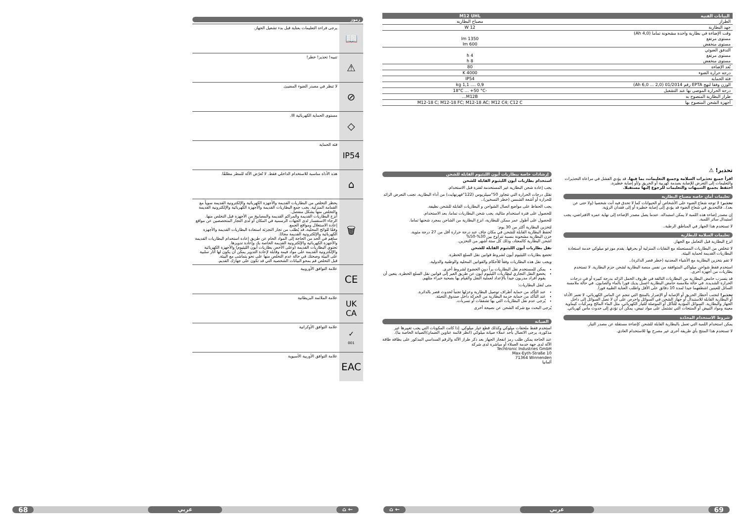رموز
| يرجى قراءة التعليمات بعناية قبل بدء تشغيل الجهاز. | 📖 |
| تنبيه! تحذير! خطر! | ⚠ |
| لا تنظر في مصدر الضوء المضيئ. | ⊘ |
| مستوى الحماية الكهربائية III. | ◇ |
| فئة الحماية | IP54 |
| هذه الأداة مناسبة للاستخدام الداخلي فقط. لا تُعرّض الآلة للمطر مطلقًا. | ⌂ |
| يحظر التخلص من البطاريات القديمة والأجهزة الكهربائية والإلكترونية القديمة سوياً مع القمامة المنزلية. يجب جمع البطاريات القديمة والأجهزة الكهربائية والإلكترونية القديمة والتخلص منها بشكل منفصل. أنزع البطاريات القديمة والمراكم القديمة والمصابيح من الأجهزة قبل التخلص منها. الرجاء الاستفسار لدى الجهات الرسمية في المكان أو لدى التجار المتخصصين عن مواقع إعادة الاستغلال ومواقع الجمع. وفقًا للوائح المحلية، قد يُطلب من تجار التجزئة استعادة البطاريات القديمة والأجهزة الكهربائية والإلكترونية القديمة مجانًا. ساهم في الحد من الحاجة إلى المواد الخام عن طريق إعادة استخدام البطاريات القديمة والأجهزة الكهربائية والإلكترونية القديمة الخاصة بك وإعادة تدويرها. تحتوي البطاريات القديمة (وعلى الأخص بطاريات أيون الليثيوم) والأجهزة الكهربائية والإلكترونية القديمة على مواد قيمة وقابلة لإعادة التدوير يمكن أن يكون لها آثار سلبية على البيئة وصحتك في حالة عدم التخلص منها على نحو يتماشى مع البيئة. قبل التخلص قم بمحو البيانات الشخصية التي قد تكون على جهازك القديم. | 🗑 |
| علامة التوافق الأوروبية | CE |
| علامة الملائمة البريطانية | UK CA |
| علامة التوافق الأوكرانية | ✓ 001 |
| علامة التوافق الأوربية الأسيوية | EAC |
68 عربي ⌂ ←
| البيانات الفنية | M12 UHL |
| --- | --- |
| الطراز | مصباح البطارية |
| جهد البطارية | 12 W |
| وقت الإضاءة في بطارية واحدة مشحونة تماما (4,0 Ah) مستوى مرتفع مستوى منخفض | 1350 lm 600 lm |
| التدفق الضوئي مستوى مرتفع مستوى منخفض | 4 h 8 h |
| بُعد الإضاءة | 80 |
| درجة حرارة الضوء | 4000 K |
| فئة الحماية | IP54 |
| الوزن وفقا لنهج EPTA رقم 01/2014 (2,0 ... 6,0 Ah) | 0,9 .... 1,1 kg |
| درجة الحرارة الموصى بها عند التشغيل | -18°C ... +50 °C |
| طراز البطارية المنصوح به | M12B... |
| أجهزة الشحن المنصوح بها | M12-18 C; M12-18 FC; M12-18 AC; M12 C4; C12 C |
تحذير! ⚠
اقرأ جميع تحذيرات السلامة وجميع التعليمات، بما فيها. قد يؤدي الفشل في مراعاة التحذيرات والتعليمات إلى التعرض للإصابة بصدمة كهربية أو الحريق و/أو إصابة خطيرة.
احتفظ بجميع التنبيهات والتعليمات للرجوع إليها مستقبلا.
تعليمات أمان خاصة مصباح البطارية
تحذير: لا توجه شعاع الضوء على الأشخاص أو الحيوانات كما لا تحدق فيه أنت شخصيا (ولا حتى عن بعد).. فالتحديق في شعاع الضوء قد يؤدي إلى إصابة خطيرة أو إلى فقدان الرؤية.
إن مصدر إضاءة هذه اللمبة لا يمكن استبداله. عندما يصل مصدر الإضاءة إلى نهاية عمره الافتراضي، يجب استبدال سائر اللمبة.
لا تستخدم هذا الجهاز في المناطق الرطبة..
تعليمات السلامة للبطارية
انزع البطارية قبل التعامل مع الجهاز.
لا تتخلص من البطاريات المستعملة مع النفايات المنزلية أو بحرقها. يقدم موزعو ميلوكي خدمة استعادة البطاريات القديمة لحماية البيئة.
لا تقم بتخزين البطارية مع الأشياء المعدنية (خطر قصر الدائرة)..
استخدم فقط شواحن ميلواكي المتوافقة من نفس منصة البطارية لشحن حزم البطارية. لا تستخدم بطاريات من أجهزة أخرى.
قد يتسرب حامض البطارية من البطاريات التالفة في ظروف الحمل الزائد بدرجة كبيرة أو في درجات الحرارة الشديدة. في حالة ملامسة حامض البطارية اغسل يديك فورا بالماء والصابون. في حالة ملامسة السائل للعينين اشطفهما جيدا لمدة 10 دقائق على الأقل واطلب العناية الطبية فورا.
تحذير! لتجنب أخطار الحريق أو الإصابة أو الإضرار بالمنتج التي تنجم عن الماس الكهربائي، لا تغمر الأداة أو البطارية القابلة للاستبدال أو جهاز الشحن في السوائل واحرص على أن لا تصل السوائل إلى داخل الجهاز والبطارية. السوائل المؤدية للتآكل أو الموصلة للتيار الكهربائي، مثل الماء المالح ومركبات كيماوية معينة ومواد التبيض أو المنتجات التي تشتمل على مواد تبيض، يمكن أن تؤدي إلى حدوث ماس كهربائي.
شروط الاستخدام المحدّدة
يمكن استخدام اللمبة التي تعمل بالبطارية القابلة للشحن كإضاءة مستقلة عن مصدر التيار.
لا تستخدم هذا المنتج بأي طريقة أخرى غير مصرح بها للاستخدام العادي.
إرشادات خاصة ببطاريات أيون الليثيوم القابلة للشحن
استخدام بطاريات أيون الليثيوم القابلة للشحن
يجب إعادة شحن البطارية غير المستخدمة لفترة قبل الاستخدام.
تقلل درجات الحرارة التي تتجاوز 50°سيلزيوس (122°فهرنهايت) من أداء البطارية. تجنب التعرض الزائد للحرارة أو أشعة الشمس (خطر التسخين)..
يجب الحفاظ على مواضع اتصال الشواحن و البطاريات القابلة للشحن نظيفة.
للحصول على فترة استخدام مثالية، يجب شحن البطاريات تماما، بعد الاستخدام.
للحصول على أطول عمر ممكن للبطارية، انزع البطارية من الشاحن بمجرد شحنها تماما.
لتخزين البطارية أكثر من 30 يوم:
تُحفظ البطارية القابلة للشحن في مكان جاف عند درجة حرارة أقل من 27 درجة مئوية.
خزن البطارية مشحونة بنسبة تتراوح بين 30%-50%
اشحن البطارية كالمعتاد، وذلك كل ستة أشهر من التخزين.
نقل بطاريات أيون الليثيوم القابلة للشحن
تخضع بطاريات الليثيوم أيون لشروط قوانين نقل السلع الخطرة.
ويجب نقل هذه البطاريات وفقاً للأحكام والقوانين المحلية والوطنية والدولية.
يمكن للمستخدم نقل البطاريات براً دون الخضوع لشروط أخرى.
يخضع النقل التجاري لبطاريات الليثيوم أيون عن طريق الغير إلى قوانين نقل السلع الخطرة. يتعين أن يقوم أفراد مدربون جيداً بالإعداد لعملية النقل والقيام بها بصحبة خبراء مثلهم.
متى تُنقل البطاريات:
عند التأكد من حماية أطراف توصيل البطارية وعزلها تجنباً لحدوث قصر بالدائرة.
عند التأكد من حماية حزمة البطارية من الحركة داخل صندوق التعبئة.
يُرجى عدم نقل البطاريات التي بها تشققات أو تسربات.
يُرجى البحث مع شركة الشحن عن نصيحة أخرى
الصيانة
استخدم فقط ملحقات ميلوكي وكذلك قطع غيار ميلوكي. إذا كانت المكونات التي يجب تغييرها غير مذكورة، يرجى الاتصال بأحد عملاء صيانة ميلوكي (انظر قائمة عناوين الضمان/الصيانة الخاصة بنا).
عند الحاجة يمكن طلب رمز انفجار الجهاز بعد ذكر طراز الآلة والرقم السداسي المذكور على بطاقة طاقة الآلة لدى جهة خدمة العملاء أو مباشرة لدى شركة
Techtronic Industries GmbH
Max-Eyth-Straße 10
71364 Winnenden
ألمانيا
⌂ ← عربي 69